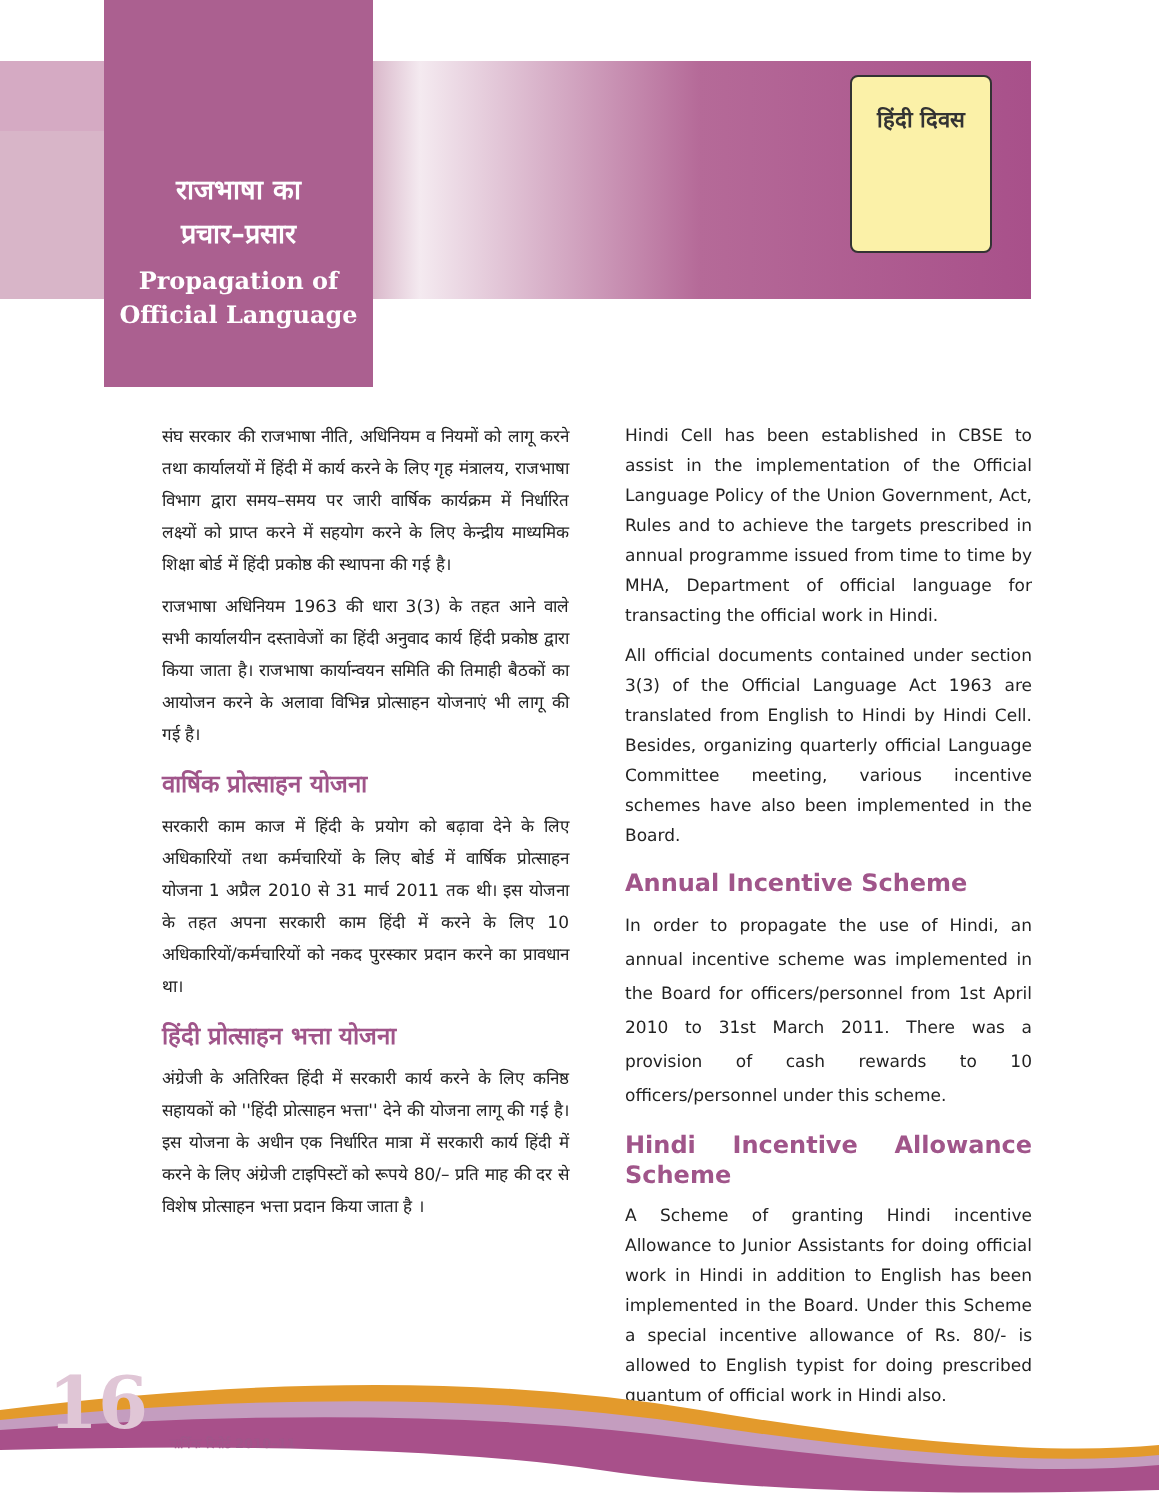राजभाषा का
प्रचार–प्रसार
Propagation of Official Language
हिंदी दिवस
संघ सरकार की राजभाषा नीति, अधिनियम व नियमों को लागू करने तथा कार्यालयों में हिंदी में कार्य करने के लिए गृह मंत्रालय, राजभाषा विभाग द्वारा समय–समय पर जारी वार्षिक कार्यक्रम में निर्धारित लक्ष्यों को प्राप्त करने में सहयोग करने के लिए केन्द्रीय माध्यमिक शिक्षा बोर्ड में हिंदी प्रकोष्ठ की स्थापना की गई है।
राजभाषा अधिनियम 1963 की धारा 3(3) के तहत आने वाले सभी कार्यालयीन दस्तावेजों का हिंदी अनुवाद कार्य हिंदी प्रकोष्ठ द्वारा किया जाता है। राजभाषा कार्यान्वयन समिति की तिमाही बैठकों का आयोजन करने के अलावा विभिन्न प्रोत्साहन योजनाएं भी लागू की गई है।
वार्षिक प्रोत्साहन योजना
सरकारी काम काज में हिंदी के प्रयोग को बढ़ावा देने के लिए अधिकारियों तथा कर्मचारियों के लिए बोर्ड में वार्षिक प्रोत्साहन योजना 1 अप्रैल 2010 से 31 मार्च 2011 तक थी। इस योजना के तहत अपना सरकारी काम हिंदी में करने के लिए 10 अधिकारियों/कर्मचारियों को नकद पुरस्कार प्रदान करने का प्रावधान था।
हिंदी प्रोत्साहन भत्ता योजना
अंग्रेजी के अतिरिक्त हिंदी में सरकारी कार्य करने के लिए कनिष्ठ सहायकों को ''हिंदी प्रोत्साहन भत्ता'' देने की योजना लागू की गई है। इस योजना के अधीन एक निर्धारित मात्रा में सरकारी कार्य हिंदी में करने के लिए अंग्रेजी टाइपिस्टों को रूपये 80/– प्रति माह की दर से विशेष प्रोत्साहन भत्ता प्रदान किया जाता है ।
Hindi Cell has been established in CBSE to assist in the implementation of the Official Language Policy of the Union Government, Act, Rules and to achieve the targets prescribed in annual programme issued from time to time by MHA, Department of official language for transacting the official work in Hindi.
All official documents contained under section 3(3) of the Official Language Act 1963 are translated from English to Hindi by Hindi Cell. Besides, organizing quarterly official Language Committee meeting, various incentive schemes have also been implemented in the Board.
Annual Incentive Scheme
In order to propagate the use of Hindi, an annual incentive scheme was implemented in the Board for officers/personnel from 1st April 2010 to 31st March 2011. There was a provision of cash rewards to 10 officers/personnel under this scheme.
Hindi Incentive Allowance Scheme
A Scheme of granting Hindi incentive Allowance to Junior Assistants for doing official work in Hindi in addition to English has been implemented in the Board. Under this Scheme a special incentive allowance of Rs. 80/- is allowed to English typist for doing prescribed quantum of official work in Hindi also.
16 वार्षिक रिपोर्ट 2010–11